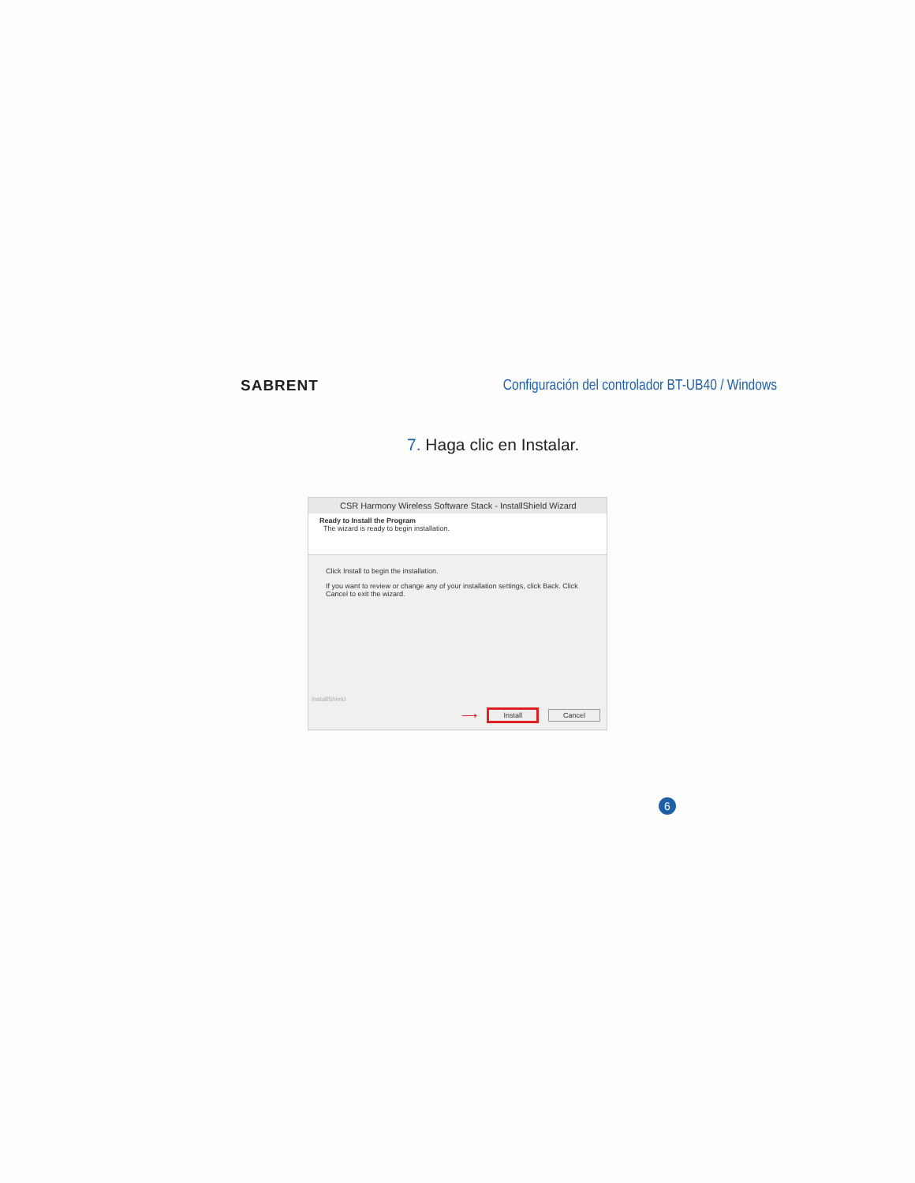SABRENT
Configuración del controlador BT-UB40 / Windows
7. Haga clic en Instalar.
CSR Harmony Wireless Software Stack - InstallShield Wizard
Ready to Install the Program
The wizard is ready to begin installation.
Click Install to begin the installation.
If you want to review or change any of your installation settings, click Back. Click Cancel to exit the wizard.
InstallShield
⟶ Install Cancel
6